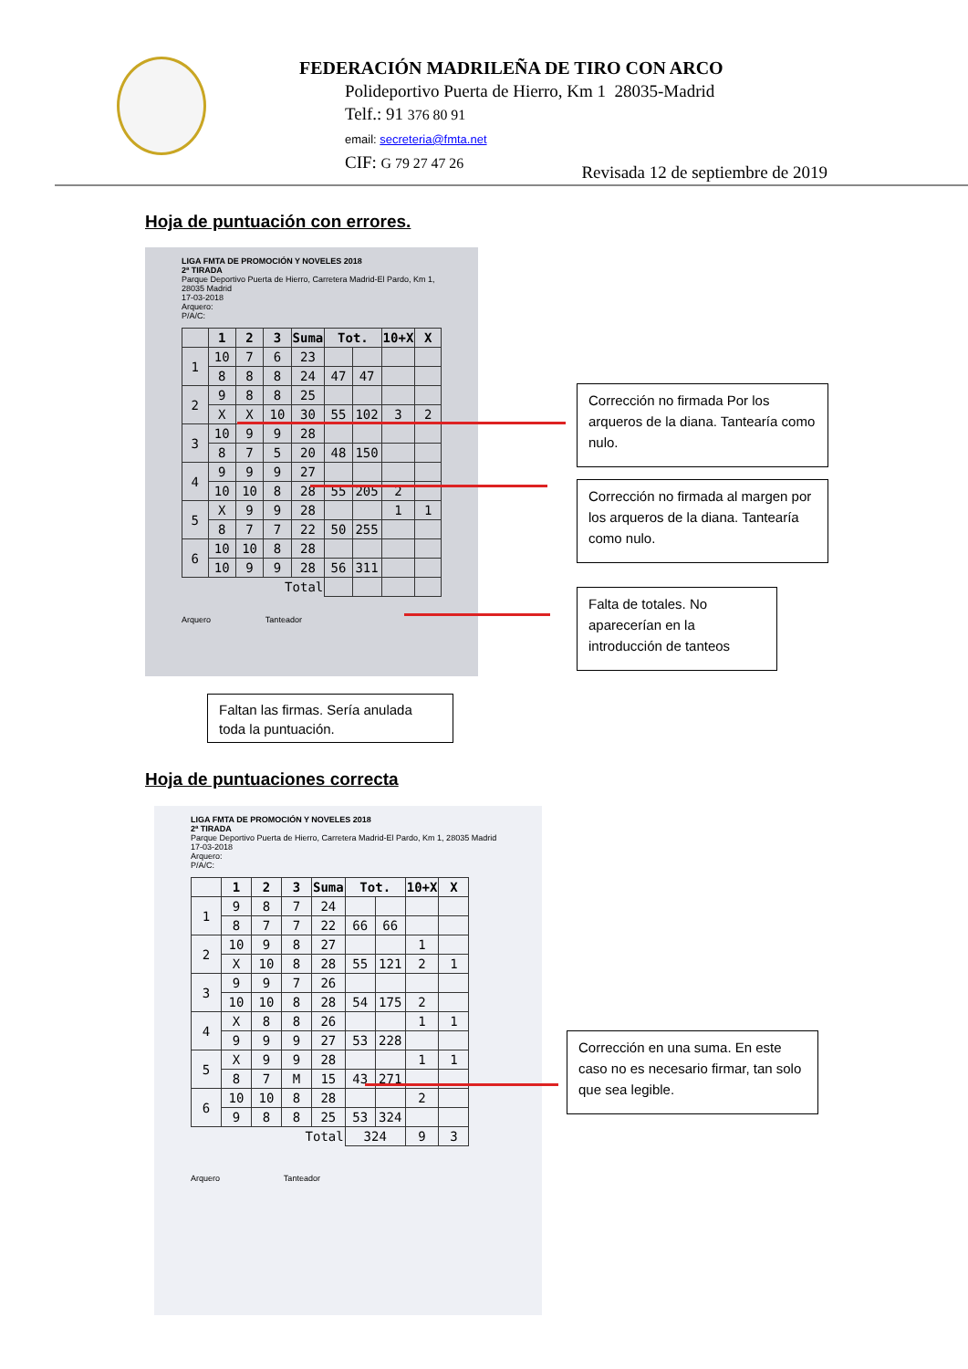FEDERACIÓN MADRILEÑA DE TIRO CON ARCO
Polideportivo Puerta de Hierro, Km 1 28035-Madrid
Telf.: 91 376 80 91
email: secreteria@fmta.net
CIF: G 79 27 47 26
Revisada 12 de septiembre de 2019
Hoja de puntuación con errores.
LIGA FMTA DE PROMOCIÓN Y NOVELES 2018
2ª TIRADA
Parque Deportivo Puerta de Hierro, Carretera Madrid-El Pardo, Km 1, 28035 Madrid
17-03-2018
Arquero:
P/A/C:
| | 1 | 2 | 3 | Suma | Tot. | | 10+X | X |
| --- | --- | --- | --- | --- | --- | --- | --- | --- |
| 1 | 10 | 7 | 6 | 23 | | | | |
| | 8 | 8 | 8 | 24 | 47 | 47 | | |
| 2 | 9 | 8 | 8 | 25 | | | | |
| | X | X | 10 | 30 | 55 | 102 | 3 | 2 |
| 3 | 10 | 9 | 9 | 28 | | | | |
| | 8 | 7 | 5 | 20 | 48 | 150 | | |
| 4 | 9 | 9 | 9 | 27 | | | | |
| | 10 | 10 | 8 | 28 | 55 | 205 | 2 | |
| 5 | X | 9 | 9 | 28 | | | 1 | 1 |
| | 8 | 7 | 7 | 22 | 50 | 255 | | |
| 6 | 10 | 10 | 8 | 28 | | | | |
| | 10 | 9 | 9 | 28 | 56 | 311 | | |
| Total | | | | | | | | |
Arquero Tanteador
Corrección no firmada Por los arqueros de la diana. Tantearía como nulo.
Corrección no firmada al margen por los arqueros de la diana. Tantearía como nulo.
Falta de totales. No aparecerían en la introducción de tanteos
Faltan las firmas. Sería anulada toda la puntuación.
Hoja de puntuaciones correcta
LIGA FMTA DE PROMOCIÓN Y NOVELES 2018
2ª TIRADA
Parque Deportivo Puerta de Hierro, Carretera Madrid-El Pardo, Km 1, 28035 Madrid
17-03-2018
Arquero:
P/A/C:
| | 1 | 2 | 3 | Suma | Tot. | | 10+X | X |
| --- | --- | --- | --- | --- | --- | --- | --- | --- |
| 1 | 9 | 8 | 7 | 24 | | | | |
| | 8 | 7 | 7 | 22 | 66 | 66 | | |
| 2 | 10 | 9 | 8 | 27 | | | 1 | |
| | X | 10 | 8 | 28 | 55 | 121 | 2 | 1 |
| 3 | 9 | 9 | 7 | 26 | | | | |
| | 10 | 10 | 8 | 28 | 54 | 175 | 2 | |
| 4 | X | 8 | 8 | 26 | | | 1 | 1 |
| | 9 | 9 | 9 | 27 | 53 | 228 | | |
| 5 | X | 9 | 9 | 28 | | | 1 | 1 |
| | 8 | 7 | M | 15 | 43 | 271 | | |
| 6 | 10 | 10 | 8 | 28 | | | 2 | |
| | 9 | 8 | 8 | 25 | 53 | 324 | | |
| Total | | | | | 324 | | 9 | 3 |
Arquero Tanteador
Corrección en una suma. En este caso no es necesario firmar, tan solo que sea legible.